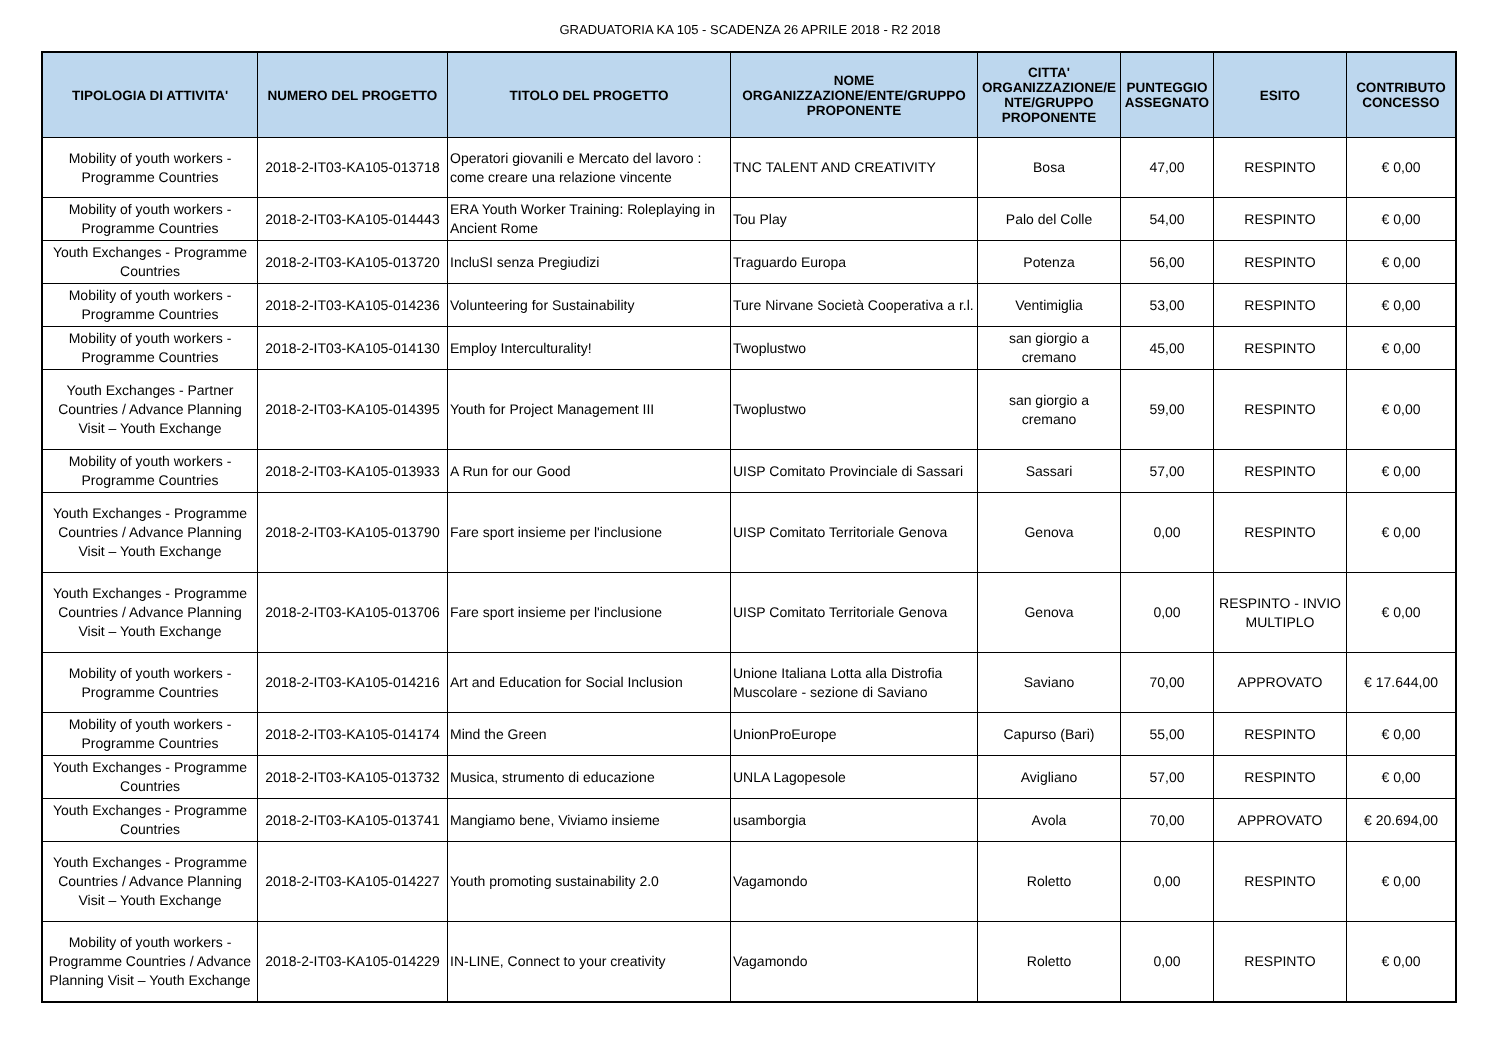GRADUATORIA KA 105 - SCADENZA 26 APRILE 2018 - R2 2018
| TIPOLOGIA DI ATTIVITA' | NUMERO DEL PROGETTO | TITOLO DEL PROGETTO | NOME ORGANIZZAZIONE/ENTE/GRUPPO PROPONENTE | CITTA' ORGANIZZAZIONE/E NTE/GRUPPO PROPONENTE | PUNTEGGIO ASSEGNATO | ESITO | CONTRIBUTO CONCESSO |
| --- | --- | --- | --- | --- | --- | --- | --- |
| Mobility of youth workers - Programme Countries | 2018-2-IT03-KA105-013718 | Operatori giovanili e Mercato del lavoro : come creare una relazione vincente | TNC TALENT AND CREATIVITY | Bosa | 47,00 | RESPINTO | € 0,00 |
| Mobility of youth workers - Programme Countries | 2018-2-IT03-KA105-014443 | ERA Youth Worker Training: Roleplaying in Ancient Rome | Tou Play | Palo del Colle | 54,00 | RESPINTO | € 0,00 |
| Youth Exchanges - Programme Countries | 2018-2-IT03-KA105-013720 | IncluSI senza Pregiudizi | Traguardo Europa | Potenza | 56,00 | RESPINTO | € 0,00 |
| Mobility of youth workers - Programme Countries | 2018-2-IT03-KA105-014236 | Volunteering for Sustainability | Ture Nirvane Società Cooperativa a r.l. | Ventimiglia | 53,00 | RESPINTO | € 0,00 |
| Mobility of youth workers - Programme Countries | 2018-2-IT03-KA105-014130 | Employ Interculturality! | Twoplustwo | san giorgio a cremano | 45,00 | RESPINTO | € 0,00 |
| Youth Exchanges - Partner Countries / Advance Planning Visit – Youth Exchange | 2018-2-IT03-KA105-014395 | Youth for Project Management III | Twoplustwo | san giorgio a cremano | 59,00 | RESPINTO | € 0,00 |
| Mobility of youth workers - Programme Countries | 2018-2-IT03-KA105-013933 | A Run for our Good | UISP Comitato Provinciale di Sassari | Sassari | 57,00 | RESPINTO | € 0,00 |
| Youth Exchanges - Programme Countries / Advance Planning Visit – Youth Exchange | 2018-2-IT03-KA105-013790 | Fare sport insieme per l'inclusione | UISP Comitato Territoriale Genova | Genova | 0,00 | RESPINTO | € 0,00 |
| Youth Exchanges - Programme Countries / Advance Planning Visit – Youth Exchange | 2018-2-IT03-KA105-013706 | Fare sport insieme per l'inclusione | UISP Comitato Territoriale Genova | Genova | 0,00 | RESPINTO - INVIO MULTIPLO | € 0,00 |
| Mobility of youth workers - Programme Countries | 2018-2-IT03-KA105-014216 | Art and Education for Social Inclusion | Unione Italiana Lotta alla Distrofia Muscolare - sezione di Saviano | Saviano | 70,00 | APPROVATO | € 17.644,00 |
| Mobility of youth workers - Programme Countries | 2018-2-IT03-KA105-014174 | Mind the Green | UnionProEurope | Capurso (Bari) | 55,00 | RESPINTO | € 0,00 |
| Youth Exchanges - Programme Countries | 2018-2-IT03-KA105-013732 | Musica, strumento di educazione | UNLA Lagopesole | Avigliano | 57,00 | RESPINTO | € 0,00 |
| Youth Exchanges - Programme Countries | 2018-2-IT03-KA105-013741 | Mangiamo bene, Viviamo insieme | usamborgia | Avola | 70,00 | APPROVATO | € 20.694,00 |
| Youth Exchanges - Programme Countries / Advance Planning Visit – Youth Exchange | 2018-2-IT03-KA105-014227 | Youth promoting sustainability 2.0 | Vagamondo | Roletto | 0,00 | RESPINTO | € 0,00 |
| Mobility of youth workers - Programme Countries / Advance Planning Visit – Youth Exchange | 2018-2-IT03-KA105-014229 | IN-LINE, Connect to your creativity | Vagamondo | Roletto | 0,00 | RESPINTO | € 0,00 |